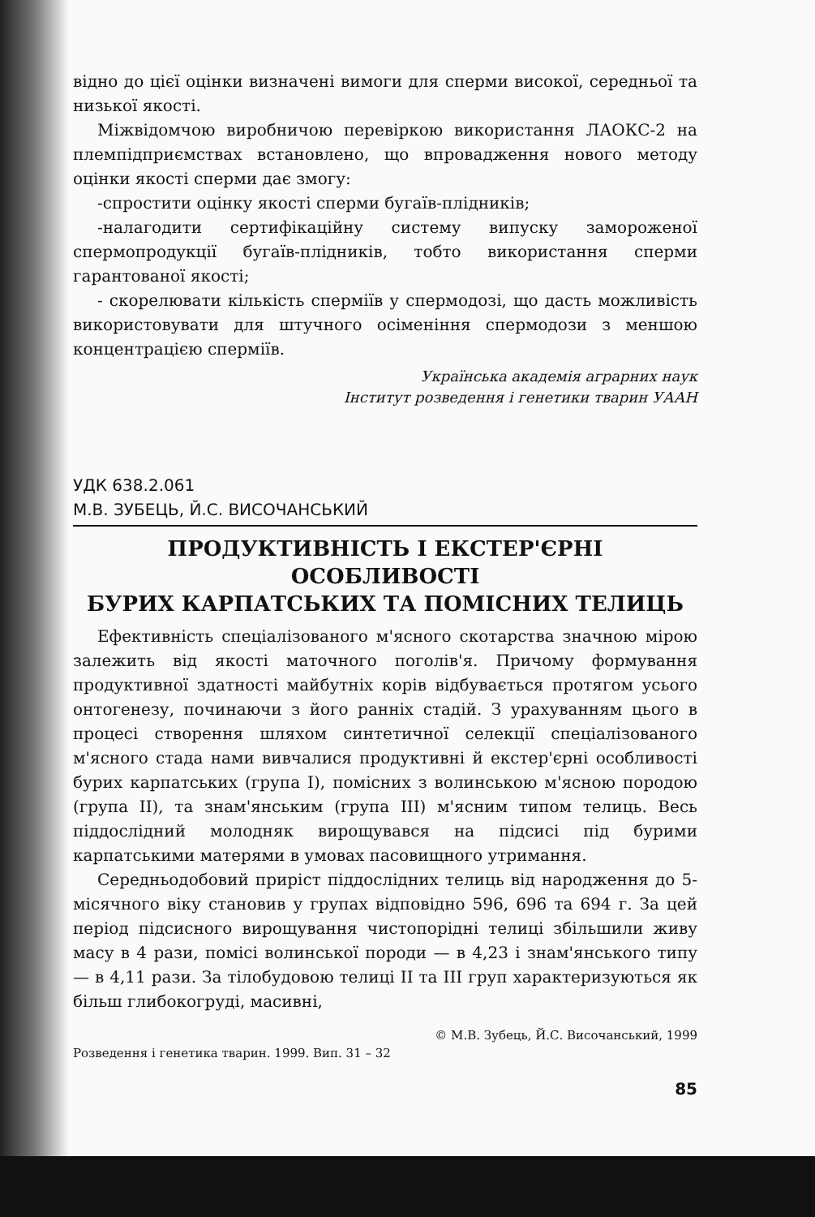відно до цієї оцінки визначені вимоги для сперми високої, середньої та низької якості.
Міжвідомчою виробничою перевіркою використання ЛАОКС-2 на племпідприємствах встановлено, що впровадження нового методу оцінки якості сперми дає змогу:
-спростити оцінку якості сперми бугаїв-плідників;
-налагодити сертифікаційну систему випуску замороженої спермопродукції бугаїв-плідників, тобто використання сперми гарантованої якості;
- скорелювати кількість сперміїв у спермодозі, що дасть можливість використовувати для штучного осіменіння спермодози з меншою концентрацією сперміїв.
Українська академія аграрних наук
Інститут розведення і генетики тварин УААН
УДК 638.2.061
М.В. ЗУБЕЦЬ, Й.С. ВИСОЧАНСЬКИЙ
ПРОДУКТИВНІСТЬ І ЕКСТЕР'ЄРНІ ОСОБЛИВОСТІ
БУРИХ КАРПАТСЬКИХ ТА ПОМІСНИХ ТЕЛИЦЬ
Ефективність спеціалізованого м'ясного скотарства значною мірою залежить від якості маточного поголів'я. Причому формування продуктивної здатності майбутніх корів відбувається протягом усього онтогенезу, починаючи з його ранніх стадій. З урахуванням цього в процесі створення шляхом синтетичної селекції спеціалізованого м'ясного стада нами вивчалися продуктивні й екстер'єрні особливості бурих карпатських (група І), помісних з волинською м'ясною породою (група ІІ), та знам'янським (група ІІІ) м'ясним типом телиць. Весь піддослідний молодняк вирощувався на підсисі під бурими карпатськими матерями в умовах пасовищного утримання.
Середньодобовий приріст піддослідних телиць від народження до 5-місячного віку становив у групах відповідно 596, 696 та 694 г. За цей період підсисного вирощування чистопорідні телиці збільшили живу масу в 4 рази, помісі волинської породи — в 4,23 і знам'янського типу — в 4,11 рази. За тілобудовою телиці ІІ та ІІІ груп характеризуються як більш глибокогруді, масивні,
© М.В. Зубець, Й.С. Височанський, 1999
Розведення і генетика тварин. 1999. Вип. 31 – 32
85